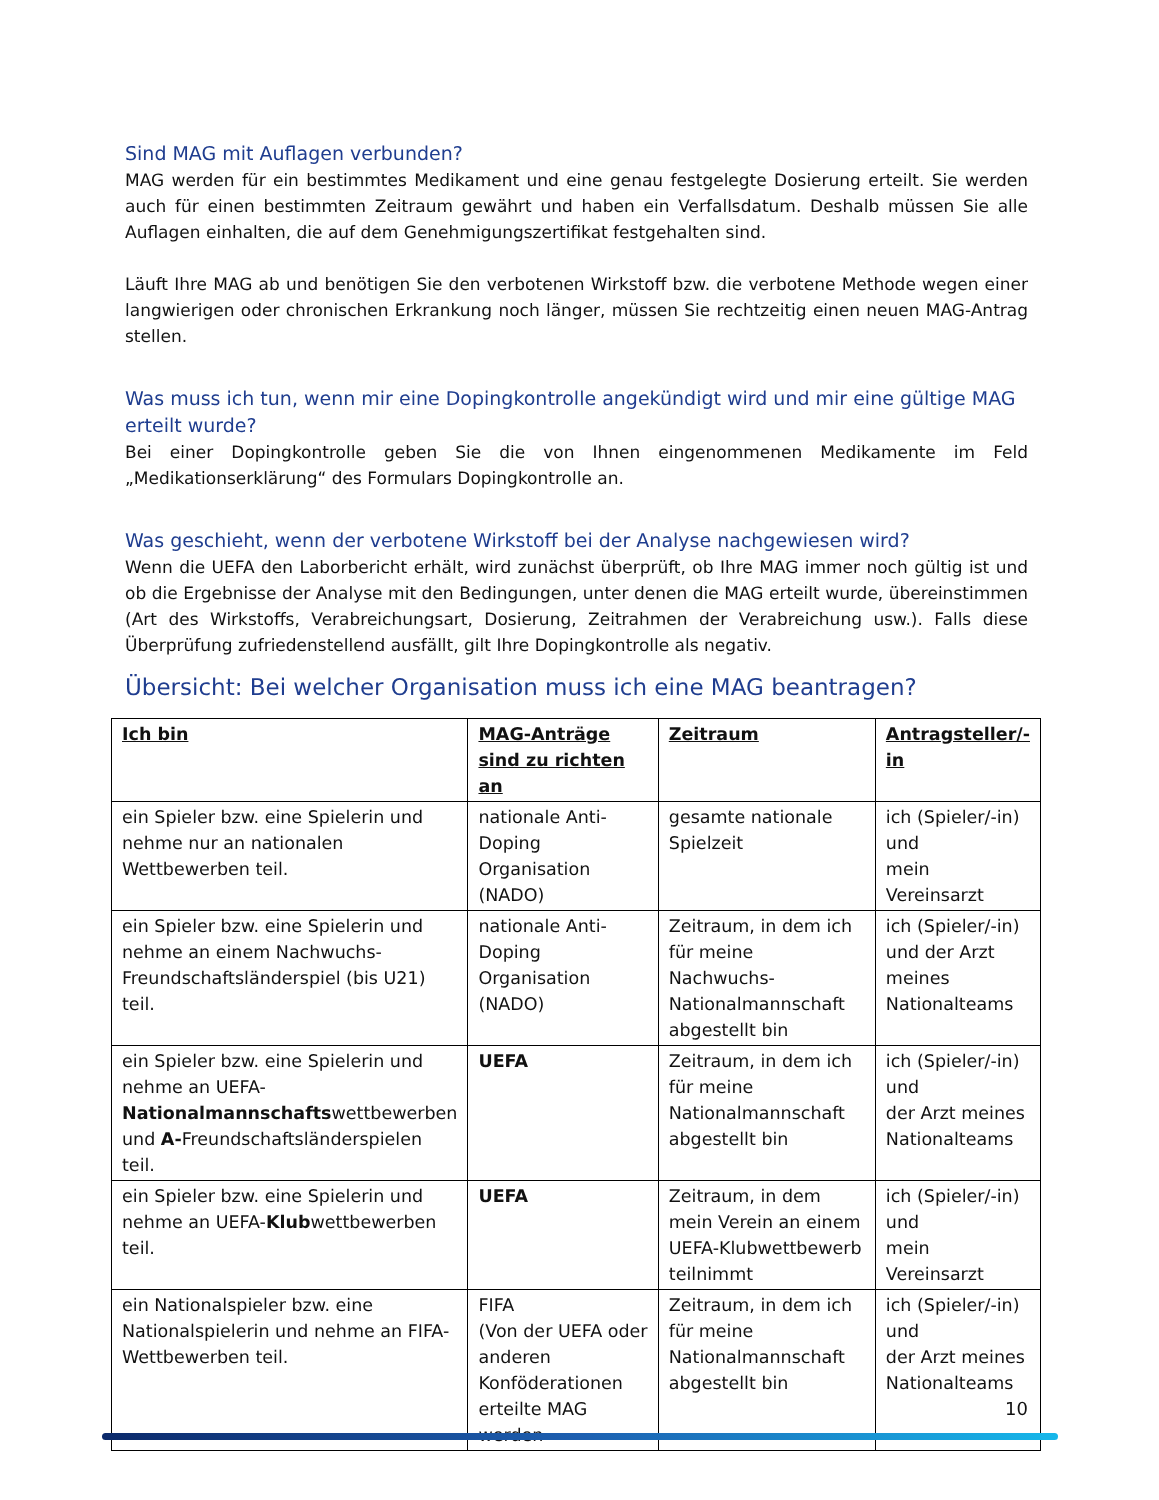Sind MAG mit Auflagen verbunden?
MAG werden für ein bestimmtes Medikament und eine genau festgelegte Dosierung erteilt. Sie werden auch für einen bestimmten Zeitraum gewährt und haben ein Verfallsdatum. Deshalb müssen Sie alle Auflagen einhalten, die auf dem Genehmigungszertifikat festgehalten sind.
Läuft Ihre MAG ab und benötigen Sie den verbotenen Wirkstoff bzw. die verbotene Methode wegen einer langwierigen oder chronischen Erkrankung noch länger, müssen Sie rechtzeitig einen neuen MAG-Antrag stellen.
Was muss ich tun, wenn mir eine Dopingkontrolle angekündigt wird und mir eine gültige MAG erteilt wurde?
Bei einer Dopingkontrolle geben Sie die von Ihnen eingenommenen Medikamente im Feld „Medikationserklärung“ des Formulars Dopingkontrolle an.
Was geschieht, wenn der verbotene Wirkstoff bei der Analyse nachgewiesen wird?
Wenn die UEFA den Laborbericht erhält, wird zunächst überprüft, ob Ihre MAG immer noch gültig ist und ob die Ergebnisse der Analyse mit den Bedingungen, unter denen die MAG erteilt wurde, übereinstimmen (Art des Wirkstoffs, Verabreichungsart, Dosierung, Zeitrahmen der Verabreichung usw.). Falls diese Überprüfung zufriedenstellend ausfällt, gilt Ihre Dopingkontrolle als negativ.
Übersicht: Bei welcher Organisation muss ich eine MAG beantragen?
| Ich bin | MAG-Anträge sind zu richten an | Zeitraum | Antragsteller/-in |
| --- | --- | --- | --- |
| ein Spieler bzw. eine Spielerin und nehme nur an nationalen Wettbewerben teil. | nationale Anti-Doping Organisation (NADO) | gesamte nationale Spielzeit | ich (Spieler/-in) und mein Vereinsarzt |
| ein Spieler bzw. eine Spielerin und nehme an einem Nachwuchs-Freundschaftsländerspiel (bis U21) teil. | nationale Anti-Doping Organisation (NADO) | Zeitraum, in dem ich für meine Nachwuchs-Nationalmannschaft abgestellt bin | ich (Spieler/-in) und der Arzt meines Nationalteams |
| ein Spieler bzw. eine Spielerin und nehme an UEFA- Nationalmannschafts wettbewerben und A- Freundschaftsländerspielen teil. | UEFA | Zeitraum, in dem ich für meine Nationalmannschaft abgestellt bin | ich (Spieler/-in) und der Arzt meines Nationalteams |
| ein Spieler bzw. eine Spielerin und nehme an UEFA- Klub wettbewerben teil. | UEFA | Zeitraum, in dem mein Verein an einem UEFA-Klubwettbewerb teilnimmt | ich (Spieler/-in) und mein Vereinsarzt |
| ein Nationalspieler bzw. eine Nationalspielerin und nehme an FIFA-Wettbewerben teil. | FIFA (Von der UEFA oder anderen Konföderationen erteilte MAG werden | Zeitraum, in dem ich für meine Nationalmannschaft abgestellt bin | ich (Spieler/-in) und der Arzt meines Nationalteams |
10